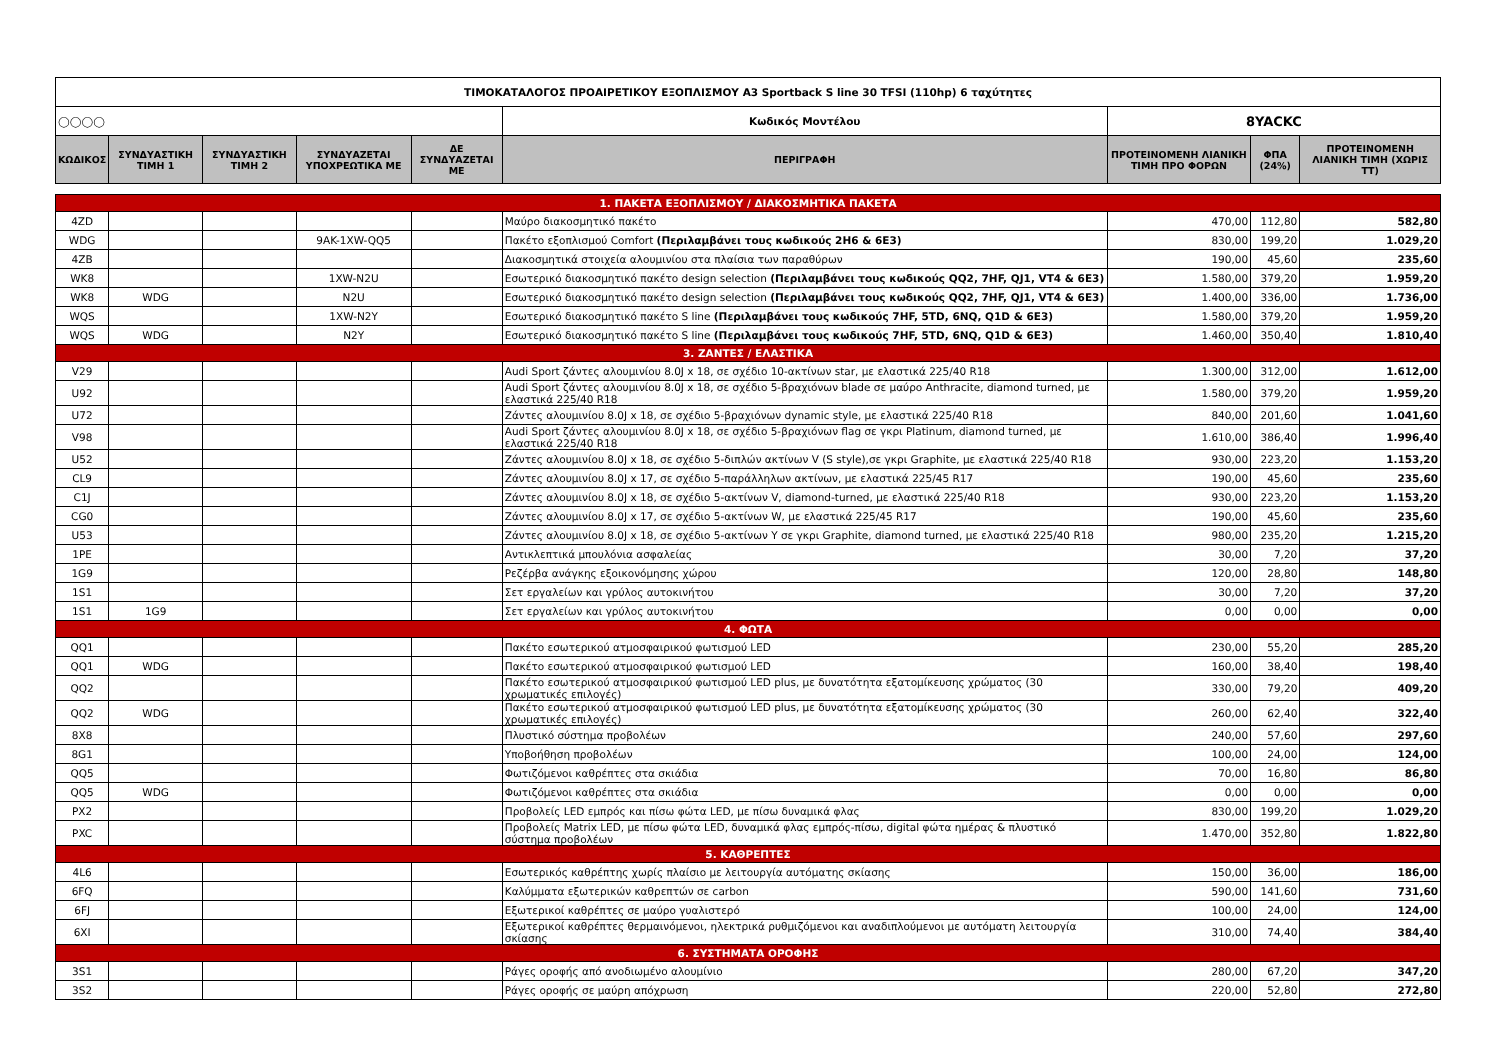| ΤΙΜΟΚΑΤΑΛΟΓΟΣ ΠΡΟΑΙΡΕΤΙΚΟΥ ΕΞΟΠΛΙΣΜΟΥ A3 Sportback S line 30 TFSI (110hp) 6 ταχύτητες | | | | | | | | |
| ◯◯◯◯ | | | | | Κωδικός Μοντέλου | 8YACKC | | |
| ΚΩΔΙΚΟΣ | ΣΥΝΔΥΑΣΤΙΚΗ ΤΙΜΗ 1 | ΣΥΝΔΥΑΣΤΙΚΗ ΤΙΜΗ 2 | ΣΥΝΔΥΑΖΕΤΑΙ ΥΠΟΧΡΕΩΤΙΚΑ ΜΕ | ΔΕ ΣΥΝΔΥΑΖΕΤΑΙ ΜΕ | ΠΕΡΙΓΡΑΦΗ | ΠΡΟΤΕΙΝΟΜΕΝΗ ΛΙΑΝΙΚΗ ΤΙΜΗ ΠΡΟ ΦΟΡΩΝ | ΦΠΑ (24%) | ΠΡΟΤΕΙΝΟΜΕΝΗ ΛΙΑΝΙΚΗ ΤΙΜΗ (ΧΩΡΙΣ ΤΤ) |
| 1. ΠΑΚΕΤΑ ΕΞΟΠΛΙΣΜΟΥ / ΔΙΑΚΟΣΜΗΤΙΚΑ ΠΑΚΕΤΑ | | | | | | | | |
| 4ZD | | | | | Μαύρο διακοσμητικό πακέτο | 470,00 | 112,80 | 582,80 |
| WDG | | | 9AK-1XW-QQ5 | | Πακέτο εξοπλισμού Comfort (Περιλαμβάνει τους κωδικούς 2H6 & 6E3) | 830,00 | 199,20 | 1.029,20 |
| 4ZB | | | | | Διακοσμητικά στοιχεία αλουμινίου στα πλαίσια των παραθύρων | 190,00 | 45,60 | 235,60 |
| WK8 | | | 1XW-N2U | | Εσωτερικό διακοσμητικό πακέτο design selection (Περιλαμβάνει τους κωδικούς QQ2, 7HF, QJ1, VT4 & 6E3) | 1.580,00 | 379,20 | 1.959,20 |
| WK8 | WDG | | N2U | | Εσωτερικό διακοσμητικό πακέτο design selection (Περιλαμβάνει τους κωδικούς QQ2, 7HF, QJ1, VT4 & 6E3) | 1.400,00 | 336,00 | 1.736,00 |
| WQS | | | 1XW-N2Y | | Εσωτερικό διακοσμητικό πακέτο S line (Περιλαμβάνει τους κωδικούς 7HF, 5TD, 6NQ, Q1D & 6E3) | 1.580,00 | 379,20 | 1.959,20 |
| WQS | WDG | | N2Y | | Εσωτερικό διακοσμητικό πακέτο S line (Περιλαμβάνει τους κωδικούς 7HF, 5TD, 6NQ, Q1D & 6E3) | 1.460,00 | 350,40 | 1.810,40 |
| 3. ΖΑΝΤΕΣ / ΕΛΑΣΤΙΚΑ | | | | | | | | |
| V29 | | | | | Audi Sport ζάντες αλουμινίου 8.0J x 18, σε σχέδιο 10-ακτίνων star, με ελαστικά 225/40 R18 | 1.300,00 | 312,00 | 1.612,00 |
| U92 | | | | | Audi Sport ζάντες αλουμινίου 8.0J x 18, σε σχέδιο 5-βραχιόνων blade σε μαύρο Anthracite, diamond turned, με ελαστικά 225/40 R18 | 1.580,00 | 379,20 | 1.959,20 |
| U72 | | | | | Ζάντες αλουμινίου 8.0J x 18, σε σχέδιο 5-βραχιόνων dynamic style, με ελαστικά 225/40 R18 | 840,00 | 201,60 | 1.041,60 |
| V98 | | | | | Audi Sport ζάντες αλουμινίου 8.0J x 18, σε σχέδιο 5-βραχιόνων flag σε γκρι Platinum, diamond turned, με ελαστικά 225/40 R18 | 1.610,00 | 386,40 | 1.996,40 |
| U52 | | | | | Ζάντες αλουμινίου 8.0J x 18, σε σχέδιο 5-διπλών ακτίνων V (S style),σε γκρι Graphite, με ελαστικά 225/40 R18 | 930,00 | 223,20 | 1.153,20 |
| CL9 | | | | | Ζάντες αλουμινίου 8.0J x 17, σε σχέδιο 5-παράλληλων ακτίνων, με ελαστικά 225/45 R17 | 190,00 | 45,60 | 235,60 |
| C1J | | | | | Ζάντες αλουμινίου 8.0J x 18, σε σχέδιο 5-ακτίνων V, diamond-turned, με ελαστικά 225/40 R18 | 930,00 | 223,20 | 1.153,20 |
| CG0 | | | | | Ζάντες αλουμινίου 8.0J x 17, σε σχέδιο 5-ακτίνων W, με ελαστικά 225/45 R17 | 190,00 | 45,60 | 235,60 |
| U53 | | | | | Ζάντες αλουμινίου 8.0J x 18, σε σχέδιο 5-ακτίνων Y σε γκρι Graphite, diamond turned, με ελαστικά 225/40 R18 | 980,00 | 235,20 | 1.215,20 |
| 1PE | | | | | Αντικλεπτικά μπουλόνια ασφαλείας | 30,00 | 7,20 | 37,20 |
| 1G9 | | | | | Ρεζέρβα ανάγκης εξοικονόμησης χώρου | 120,00 | 28,80 | 148,80 |
| 1S1 | | | | | Σετ εργαλείων και γρύλος αυτοκινήτου | 30,00 | 7,20 | 37,20 |
| 1S1 | 1G9 | | | | Σετ εργαλείων και γρύλος αυτοκινήτου | 0,00 | 0,00 | 0,00 |
| 4. ΦΩΤΑ | | | | | | | | |
| QQ1 | | | | | Πακέτο εσωτερικού ατμοσφαιρικού φωτισμού LED | 230,00 | 55,20 | 285,20 |
| QQ1 | WDG | | | | Πακέτο εσωτερικού ατμοσφαιρικού φωτισμού LED | 160,00 | 38,40 | 198,40 |
| QQ2 | | | | | Πακέτο εσωτερικού ατμοσφαιρικού φωτισμού LED plus, με δυνατότητα εξατομίκευσης χρώματος (30 χρωματικές επιλογές) | 330,00 | 79,20 | 409,20 |
| QQ2 | WDG | | | | Πακέτο εσωτερικού ατμοσφαιρικού φωτισμού LED plus, με δυνατότητα εξατομίκευσης χρώματος (30 χρωματικές επιλογές) | 260,00 | 62,40 | 322,40 |
| 8X8 | | | | | Πλυστικό σύστημα προβολέων | 240,00 | 57,60 | 297,60 |
| 8G1 | | | | | Υποβοήθηση προβολέων | 100,00 | 24,00 | 124,00 |
| QQ5 | | | | | Φωτιζόμενοι καθρέπτες στα σκιάδια | 70,00 | 16,80 | 86,80 |
| QQ5 | WDG | | | | Φωτιζόμενοι καθρέπτες στα σκιάδια | 0,00 | 0,00 | 0,00 |
| PX2 | | | | | Προβολείς LED εμπρός και πίσω φώτα LED, με πίσω δυναμικά φλας | 830,00 | 199,20 | 1.029,20 |
| PXC | | | | | Προβολείς Matrix LED, με πίσω φώτα LED, δυναμικά φλας εμπρός-πίσω, digital φώτα ημέρας & πλυστικό σύστημα προβολέων | 1.470,00 | 352,80 | 1.822,80 |
| 5. ΚΑΘΡΕΠΤΕΣ | | | | | | | | |
| 4L6 | | | | | Εσωτερικός καθρέπτης χωρίς πλαίσιο με λειτουργία αυτόματης σκίασης | 150,00 | 36,00 | 186,00 |
| 6FQ | | | | | Καλύμματα εξωτερικών καθρεπτών σε carbon | 590,00 | 141,60 | 731,60 |
| 6FJ | | | | | Εξωτερικοί καθρέπτες σε μαύρο γυαλιστερό | 100,00 | 24,00 | 124,00 |
| 6XI | | | | | Εξωτερικοί καθρέπτες θερμαινόμενοι, ηλεκτρικά ρυθμιζόμενοι και αναδιπλούμενοι με αυτόματη λειτουργία σκίασης | 310,00 | 74,40 | 384,40 |
| 6. ΣΥΣΤΗΜΑΤΑ ΟΡΟΦΗΣ | | | | | | | | |
| 3S1 | | | | | Ράγες οροφής από ανοδιωμένο αλουμίνιο | 280,00 | 67,20 | 347,20 |
| 3S2 | | | | | Ράγες οροφής σε μαύρη απόχρωση | 220,00 | 52,80 | 272,80 |